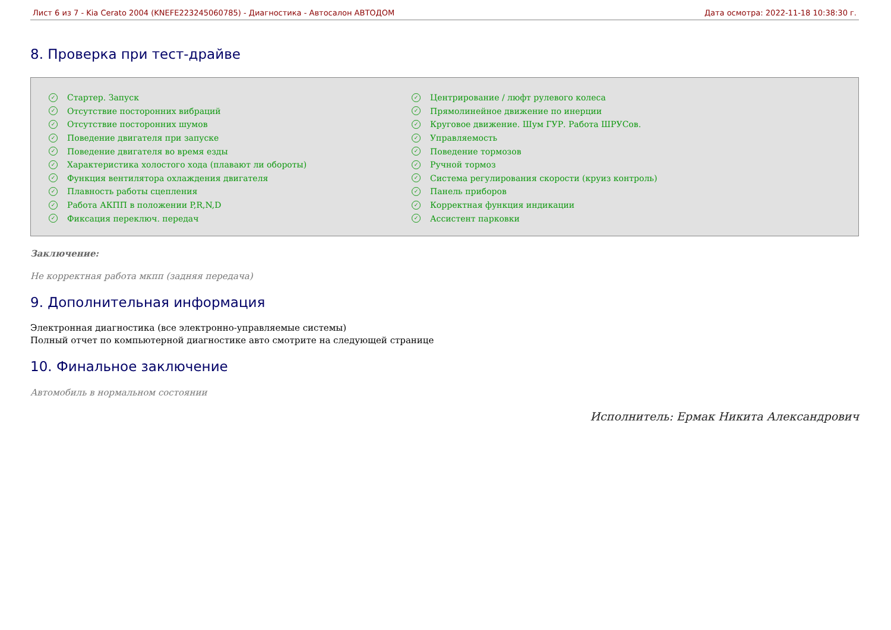Лист 6 из 7 - Kia Cerato 2004 (KNEFE223245060785) - Диагностика - Автосалон АВТОДОМ Дата осмотра: 2022-11-18 10:38:30 г.
8. Проверка при тест-драйве
✓ Стартер. Запуск
✓ Отсутствие посторонних вибраций
✓ Отсутствие посторонних шумов
✓ Поведение двигателя при запуске
✓ Поведение двигателя во время езды
✓ Характеристика холостого хода (плавают ли обороты)
✓ Функция вентилятора охлаждения двигателя
✓ Плавность работы сцепления
✓ Работа АКПП в положении P,R,N,D
✓ Фиксация переключ. передач
✓ Центрирование / люфт рулевого колеса
✓ Прямолинейное движение по инерции
✓ Круговое движение. Шум ГУР. Работа ШРУСов.
✓ Управляемость
✓ Поведение тормозов
✓ Ручной тормоз
✓ Система регулирования скорости (круиз контроль)
✓ Панель приборов
✓ Корректная функция индикации
✓ Ассистент парковки
Заключение:
Не корректная работа мкпп (задняя передача)
9. Дополнительная информация
Электронная диагностика (все электронно-управляемые системы)
Полный отчет по компьютерной диагностике авто смотрите на следующей странице
10. Финальное заключение
Автомобиль в нормальном состоянии
Исполнитель: Ермак Никита Александрович